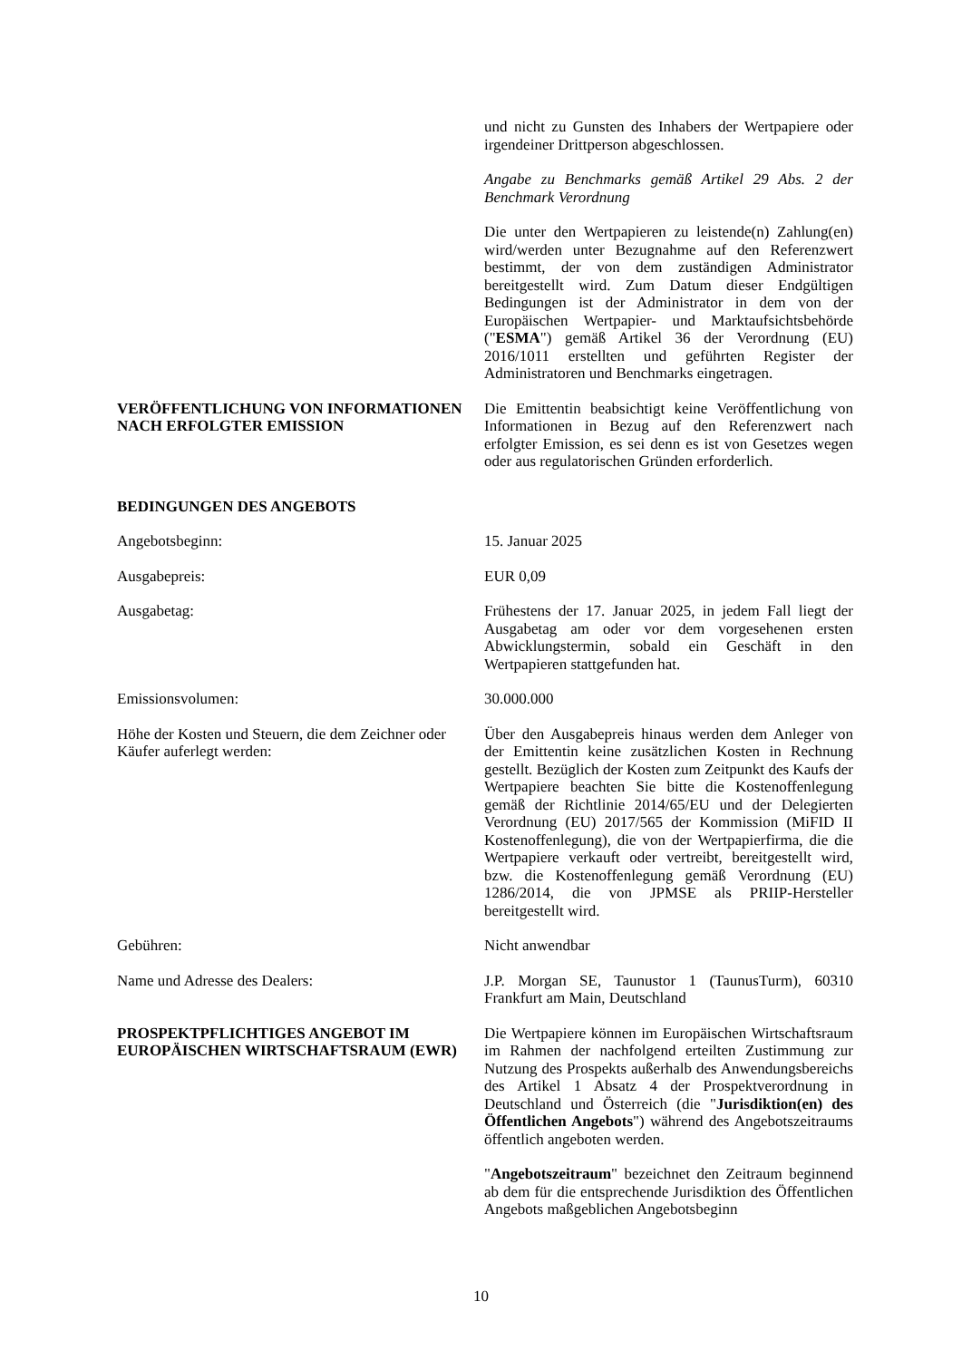und nicht zu Gunsten des Inhabers der Wertpapiere oder irgendeiner Drittperson abgeschlossen.
Angabe zu Benchmarks gemäß Artikel 29 Abs. 2 der Benchmark Verordnung
Die unter den Wertpapieren zu leistende(n) Zahlung(en) wird/werden unter Bezugnahme auf den Referenzwert bestimmt, der von dem zuständigen Administrator bereitgestellt wird. Zum Datum dieser Endgültigen Bedingungen ist der Administrator in dem von der Europäischen Wertpapier- und Marktaufsichtsbehörde ("ESMA") gemäß Artikel 36 der Verordnung (EU) 2016/1011 erstellten und geführten Register der Administratoren und Benchmarks eingetragen.
VERÖFFENTLICHUNG VON INFORMATIONEN NACH ERFOLGTER EMISSION
Die Emittentin beabsichtigt keine Veröffentlichung von Informationen in Bezug auf den Referenzwert nach erfolgter Emission, es sei denn es ist von Gesetzes wegen oder aus regulatorischen Gründen erforderlich.
BEDINGUNGEN DES ANGEBOTS
Angebotsbeginn: 15. Januar 2025
Ausgabepreis: EUR 0,09
Ausgabetag: Frühestens der 17. Januar 2025, in jedem Fall liegt der Ausgabetag am oder vor dem vorgesehenen ersten Abwicklungstermin, sobald ein Geschäft in den Wertpapieren stattgefunden hat.
Emissionsvolumen: 30.000.000
Höhe der Kosten und Steuern, die dem Zeichner oder Käufer auferlegt werden:
Über den Ausgabepreis hinaus werden dem Anleger von der Emittentin keine zusätzlichen Kosten in Rechnung gestellt. Bezüglich der Kosten zum Zeitpunkt des Kaufs der Wertpapiere beachten Sie bitte die Kostenoffenlegung gemäß der Richtlinie 2014/65/EU und der Delegierten Verordnung (EU) 2017/565 der Kommission (MiFID II Kostenoffenlegung), die von der Wertpapierfirma, die die Wertpapiere verkauft oder vertreibt, bereitgestellt wird, bzw. die Kostenoffenlegung gemäß Verordnung (EU) 1286/2014, die von JPMSE als PRIIP-Hersteller bereitgestellt wird.
Gebühren: Nicht anwendbar
Name und Adresse des Dealers: J.P. Morgan SE, Taunustor 1 (TaunusTurm), 60310 Frankfurt am Main, Deutschland
PROSPEKTPFLICHTIGES ANGEBOT IM EUROPÄISCHEN WIRTSCHAFTSRAUM (EWR)
Die Wertpapiere können im Europäischen Wirtschaftsraum im Rahmen der nachfolgend erteilten Zustimmung zur Nutzung des Prospekts außerhalb des Anwendungsbereichs des Artikel 1 Absatz 4 der Prospektverordnung in Deutschland und Österreich (die "Jurisdiktion(en) des Öffentlichen Angebots") während des Angebotszeitraums öffentlich angeboten werden.
"Angebotszeitraum" bezeichnet den Zeitraum beginnend ab dem für die entsprechende Jurisdiktion des Öffentlichen Angebots maßgeblichen Angebotsbeginn
10